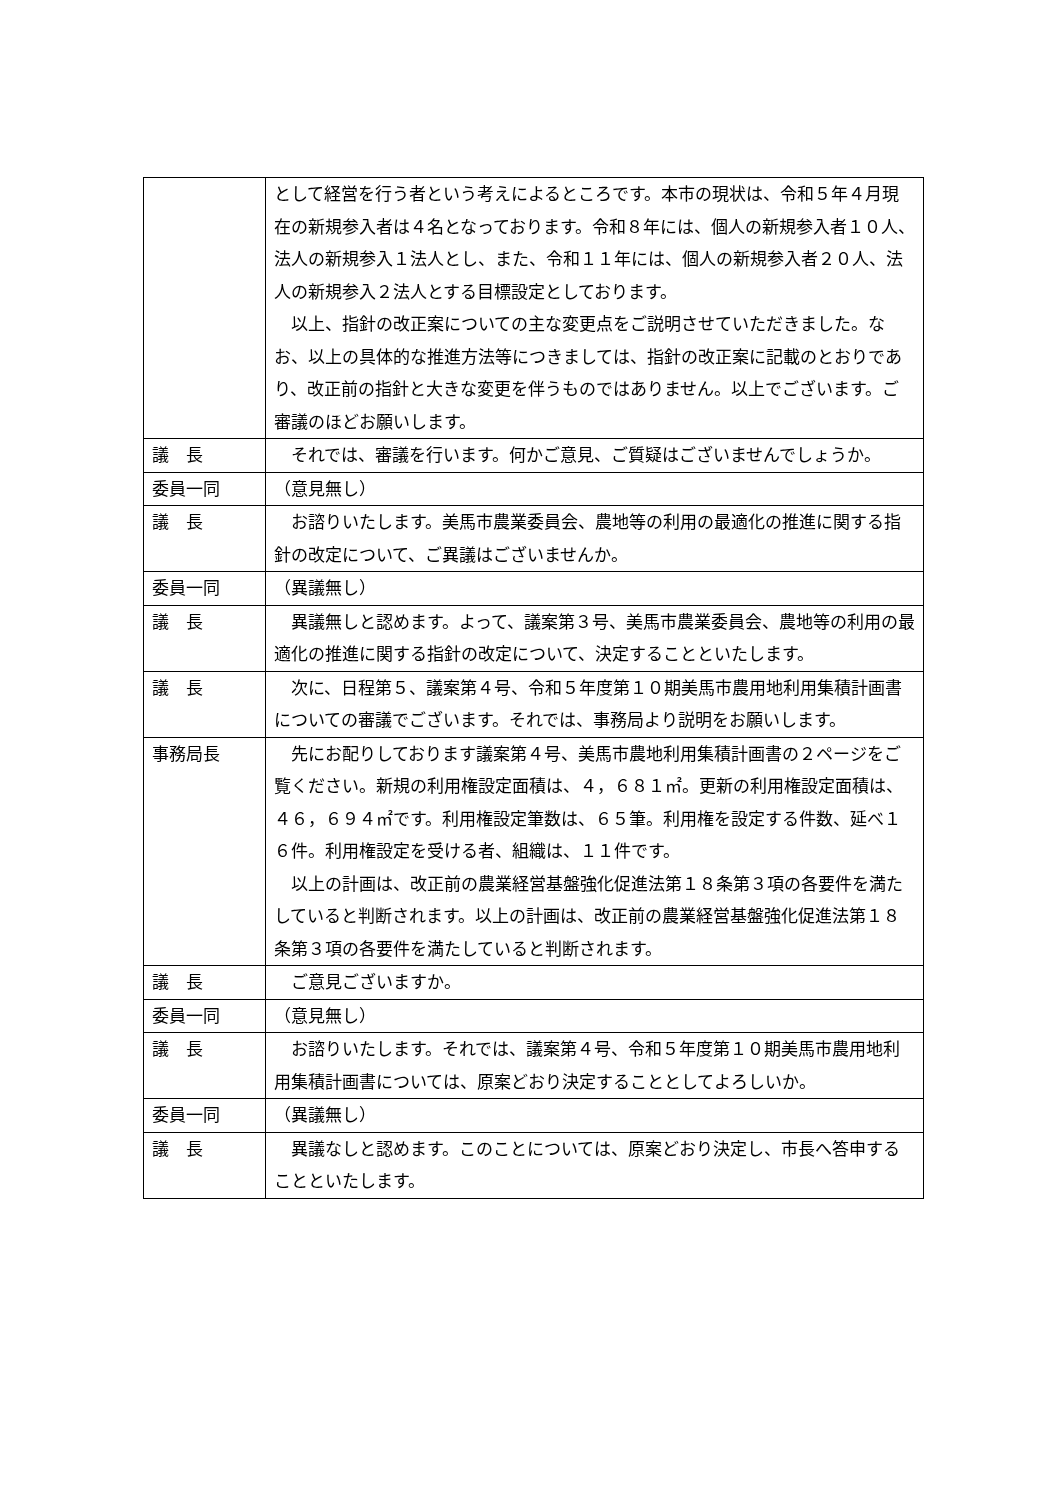| | として経営を行う者という考えによるところです。本市の現状は、令和５年４月現在の新規参入者は４名となっております。令和８年には、個人の新規参入者１０人、法人の新規参入１法人とし、また、令和１１年には、個人の新規参入者２０人、法人の新規参入２法人とする目標設定としております。 以上、指針の改正案についての主な変更点をご説明させていただきました。なお、以上の具体的な推進方法等につきましては、指針の改正案に記載のとおりであり、改正前の指針と大きな変更を伴うものではありません。以上でございます。ご審議のほどお願いします。 |
| 議 長 | それでは、審議を行います。何かご意見、ご質疑はございませんでしょうか。 |
| 委員一同 | （意見無し） |
| 議 長 | お諮りいたします。美馬市農業委員会、農地等の利用の最適化の推進に関する指針の改定について、ご異議はございませんか。 |
| 委員一同 | （異議無し） |
| 議 長 | 異議無しと認めます。よって、議案第３号、美馬市農業委員会、農地等の利用の最適化の推進に関する指針の改定について、決定することといたします。 |
| 議 長 | 次に、日程第５、議案第４号、令和５年度第１０期美馬市農用地利用集積計画書についての審議でございます。それでは、事務局より説明をお願いします。 |
| 事務局長 | 先にお配りしております議案第４号、美馬市農地利用集積計画書の２ページをご覧ください。新規の利用権設定面積は、４，６８１㎡。更新の利用権設定面積は、４６，６９４㎡です。利用権設定筆数は、６５筆。利用権を設定する件数、延べ１６件。利用権設定を受ける者、組織は、１１件です。 以上の計画は、改正前の農業経営基盤強化促進法第１８条第３項の各要件を満たしていると判断されます。以上の計画は、改正前の農業経営基盤強化促進法第１８条第３項の各要件を満たしていると判断されます。 |
| 議 長 | ご意見ございますか。 |
| 委員一同 | （意見無し） |
| 議 長 | お諮りいたします。それでは、議案第４号、令和５年度第１０期美馬市農用地利用集積計画書については、原案どおり決定することとしてよろしいか。 |
| 委員一同 | （異議無し） |
| 議 長 | 異議なしと認めます。このことについては、原案どおり決定し、市長へ答申することといたします。 |